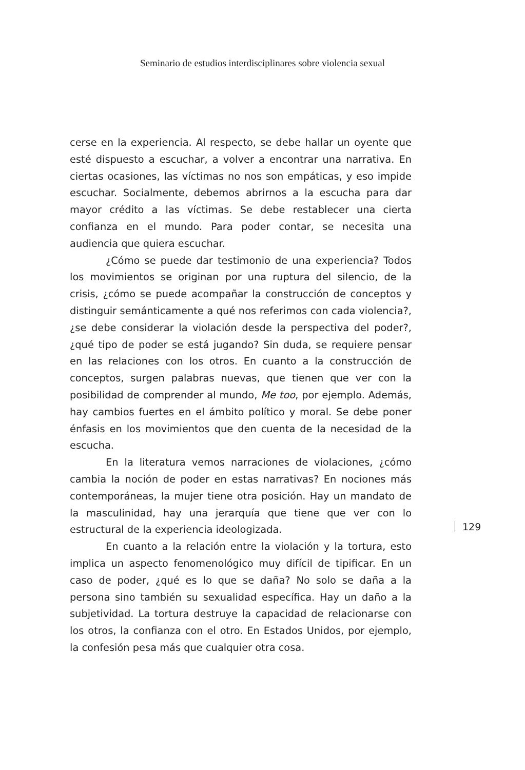Seminario de estudios interdisciplinares sobre violencia sexual
cerse en la experiencia. Al respecto, se debe hallar un oyente que esté dispuesto a escuchar, a volver a encontrar una narrativa. En ciertas ocasiones, las víctimas no nos son empáticas, y eso impide escuchar. Socialmente, debemos abrirnos a la escucha para dar mayor crédito a las víctimas. Se debe restablecer una cierta confianza en el mundo. Para poder contar, se necesita una audiencia que quiera escuchar.
¿Cómo se puede dar testimonio de una experiencia? Todos los movimientos se originan por una ruptura del silencio, de la crisis, ¿cómo se puede acompañar la construcción de conceptos y distinguir semánticamente a qué nos referimos con cada violencia?, ¿se debe considerar la violación desde la perspectiva del poder?, ¿qué tipo de poder se está jugando? Sin duda, se requiere pensar en las relaciones con los otros. En cuanto a la construcción de conceptos, surgen palabras nuevas, que tienen que ver con la posibilidad de comprender al mundo, Me too, por ejemplo. Además, hay cambios fuertes en el ámbito político y moral. Se debe poner énfasis en los movimientos que den cuenta de la necesidad de la escucha.
En la literatura vemos narraciones de violaciones, ¿cómo cambia la noción de poder en estas narrativas? En nociones más contemporáneas, la mujer tiene otra posición. Hay un mandato de la masculinidad, hay una jerarquía que tiene que ver con lo estructural de la experiencia ideologizada.
En cuanto a la relación entre la violación y la tortura, esto implica un aspecto fenomenológico muy difícil de tipificar. En un caso de poder, ¿qué es lo que se daña? No solo se daña a la persona sino también su sexualidad específica. Hay un daño a la subjetividad. La tortura destruye la capacidad de relacionarse con los otros, la confianza con el otro. En Estados Unidos, por ejemplo, la confesión pesa más que cualquier otra cosa.
129